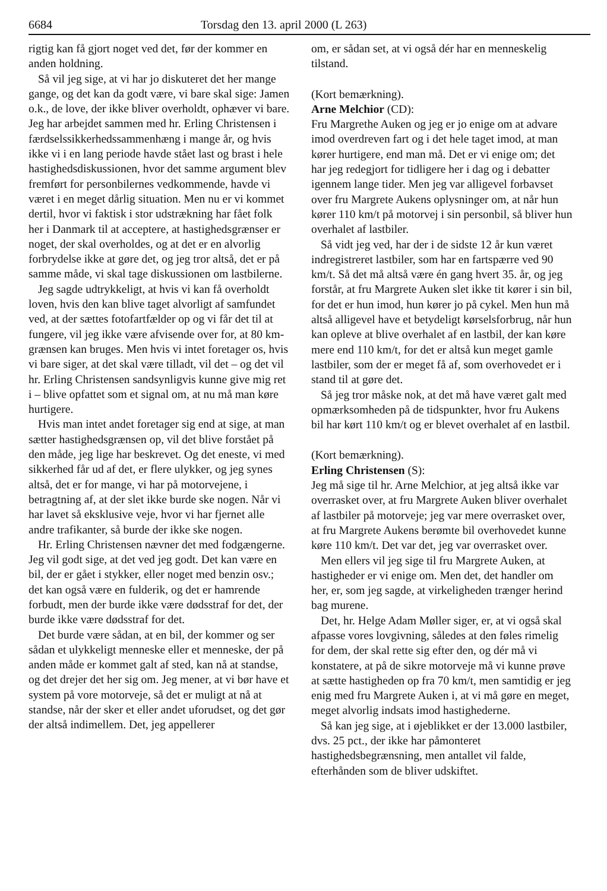6684 Torsdag den 13. april 2000 (L 263)
rigtig kan få gjort noget ved det, før der kommer en anden holdning.
Så vil jeg sige, at vi har jo diskuteret det her mange gange, og det kan da godt være, vi bare skal sige: Jamen o.k., de love, der ikke bliver overholdt, ophæver vi bare. Jeg har arbejdet sammen med hr. Erling Christensen i færdselssikkerhedssammenhæng i mange år, og hvis ikke vi i en lang periode havde stået last og brast i hele hastighedsdiskussionen, hvor det samme argument blev fremført for personbilernes vedkommende, havde vi været i en meget dårlig situation. Men nu er vi kommet dertil, hvor vi faktisk i stor udstrækning har fået folk her i Danmark til at acceptere, at hastighedsgrænser er noget, der skal overholdes, og at det er en alvorlig forbrydelse ikke at gøre det, og jeg tror altså, det er på samme måde, vi skal tage diskussionen om lastbilerne.
Jeg sagde udtrykkeligt, at hvis vi kan få overholdt loven, hvis den kan blive taget alvorligt af samfundet ved, at der sættes fotofartfælder op og vi får det til at fungere, vil jeg ikke være afvisende over for, at 80 km-grænsen kan bruges. Men hvis vi intet foretager os, hvis vi bare siger, at det skal være tilladt, vil det – og det vil hr. Erling Christensen sandsynligvis kunne give mig ret i – blive opfattet som et signal om, at nu må man køre hurtigere.
Hvis man intet andet foretager sig end at sige, at man sætter hastighedsgrænsen op, vil det blive forstået på den måde, jeg lige har beskrevet. Og det eneste, vi med sikkerhed får ud af det, er flere ulykker, og jeg synes altså, det er for mange, vi har på motorvejene, i betragtning af, at der slet ikke burde ske nogen. Når vi har lavet så eksklusive veje, hvor vi har fjernet alle andre trafikanter, så burde der ikke ske nogen.
Hr. Erling Christensen nævner det med fodgængerne. Jeg vil godt sige, at det ved jeg godt. Det kan være en bil, der er gået i stykker, eller noget med benzin osv.; det kan også være en fulderik, og det er hamrende forbudt, men der burde ikke være dødsstraf for det, der burde ikke være dødsstraf for det.
Det burde være sådan, at en bil, der kommer og ser sådan et ulykkeligt menneske eller et menneske, der på anden måde er kommet galt af sted, kan nå at standse, og det drejer det her sig om. Jeg mener, at vi bør have et system på vore motorveje, så det er muligt at nå at standse, når der sker et eller andet uforudset, og det gør der altså indimellem. Det, jeg appellerer
om, er sådan set, at vi også dér har en menneskelig tilstand.
(Kort bemærkning).
Arne Melchior (CD):
Fru Margrethe Auken og jeg er jo enige om at advare imod overdreven fart og i det hele taget imod, at man kører hurtigere, end man må. Det er vi enige om; det har jeg redegjort for tidligere her i dag og i debatter igennem lange tider. Men jeg var alligevel forbavset over fru Margrete Aukens oplysninger om, at når hun kører 110 km/t på motorvej i sin personbil, så bliver hun overhalet af lastbiler.
Så vidt jeg ved, har der i de sidste 12 år kun været indregistreret lastbiler, som har en fartspærre ved 90 km/t. Så det må altså være én gang hvert 35. år, og jeg forstår, at fru Margrete Auken slet ikke tit kører i sin bil, for det er hun imod, hun kører jo på cykel. Men hun må altså alligevel have et betydeligt kørselsforbrug, når hun kan opleve at blive overhalet af en lastbil, der kan køre mere end 110 km/t, for det er altså kun meget gamle lastbiler, som der er meget få af, som overhovedet er i stand til at gøre det.
Så jeg tror måske nok, at det må have været galt med opmærksomheden på de tidspunkter, hvor fru Aukens bil har kørt 110 km/t og er blevet overhalet af en lastbil.
(Kort bemærkning).
Erling Christensen (S):
Jeg må sige til hr. Arne Melchior, at jeg altså ikke var overrasket over, at fru Margrete Auken bliver overhalet af lastbiler på motorveje; jeg var mere overrasket over, at fru Margrete Aukens berømte bil overhovedet kunne køre 110 km/t. Det var det, jeg var overrasket over.
Men ellers vil jeg sige til fru Margrete Auken, at hastigheder er vi enige om. Men det, det handler om her, er, som jeg sagde, at virkeligheden trænger herind bag murene.
Det, hr. Helge Adam Møller siger, er, at vi også skal afpasse vores lovgivning, således at den føles rimelig for dem, der skal rette sig efter den, og dér må vi konstatere, at på de sikre motorveje må vi kunne prøve at sætte hastigheden op fra 70 km/t, men samtidig er jeg enig med fru Margrete Auken i, at vi må gøre en meget, meget alvorlig indsats imod hastighederne.
Så kan jeg sige, at i øjeblikket er der 13.000 lastbiler, dvs. 25 pct., der ikke har påmonteret hastighedsbegrænsning, men antallet vil falde, efterhånden som de bliver udskiftet.